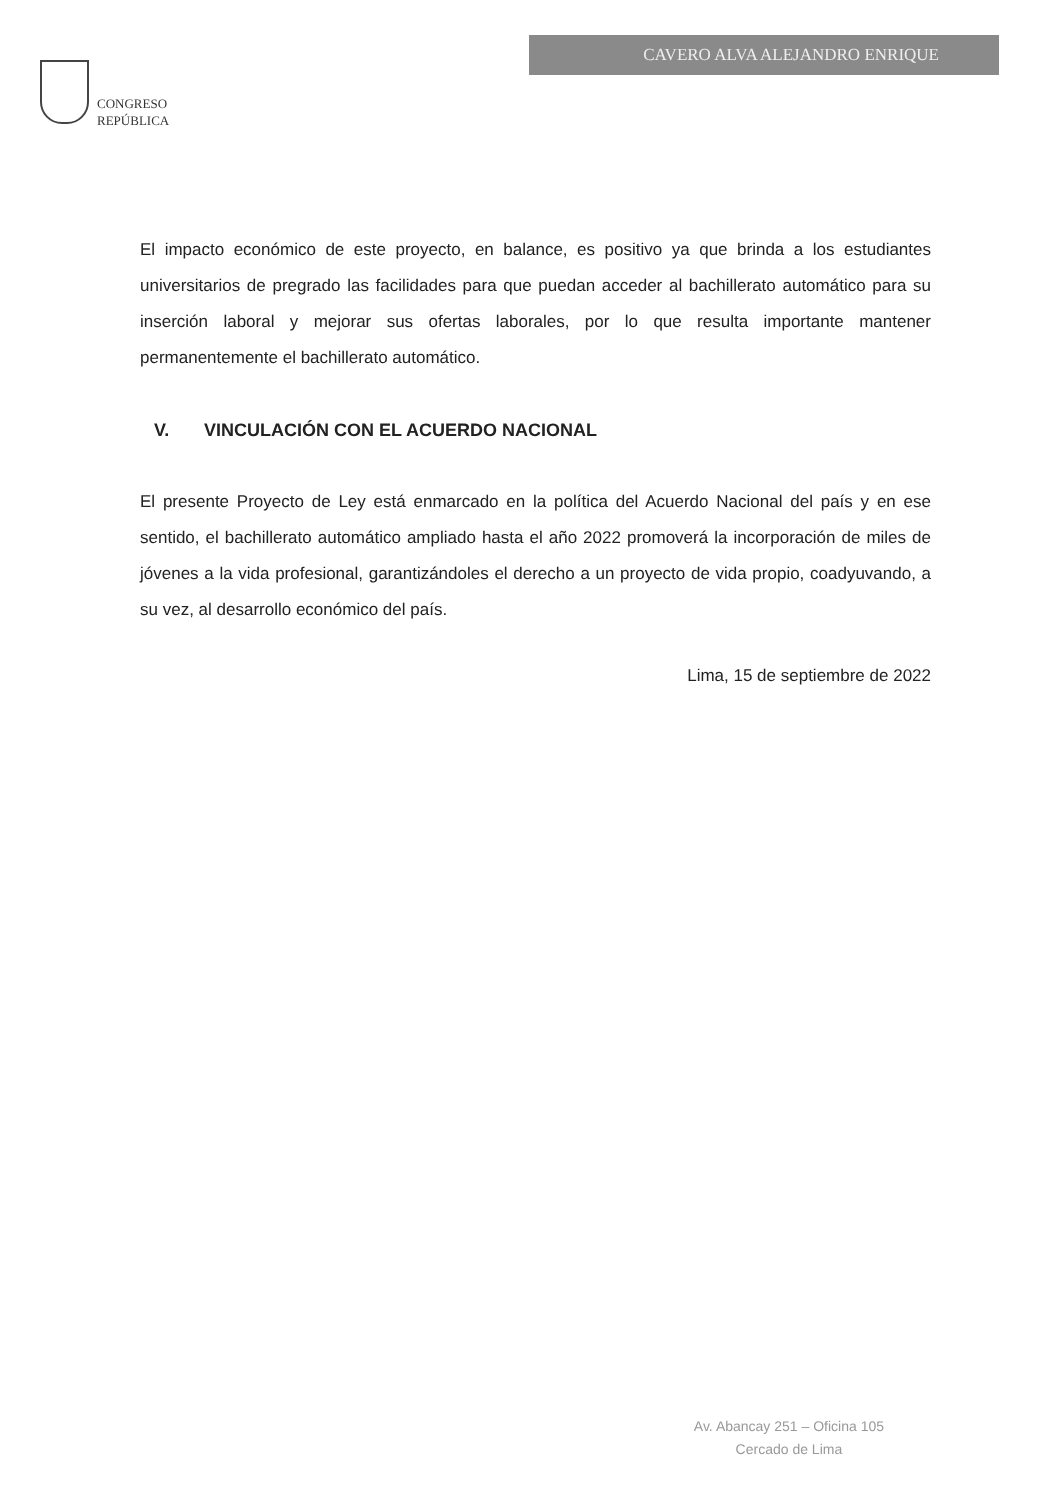CONGRESO
REPÚBLICA
CAVERO ALVA ALEJANDRO ENRIQUE
El impacto económico de este proyecto, en balance, es positivo ya que brinda a los estudiantes universitarios de pregrado las facilidades para que puedan acceder al bachillerato automático para su inserción laboral y mejorar sus ofertas laborales, por lo que resulta importante mantener permanentemente el bachillerato automático.
V. VINCULACIÓN CON EL ACUERDO NACIONAL
El presente Proyecto de Ley está enmarcado en la política del Acuerdo Nacional del país y en ese sentido, el bachillerato automático ampliado hasta el año 2022 promoverá la incorporación de miles de jóvenes a la vida profesional, garantizándoles el derecho a un proyecto de vida propio, coadyuvando, a su vez, al desarrollo económico del país.
Lima, 15 de septiembre de 2022
Av. Abancay 251 – Oficina 105
Cercado de Lima